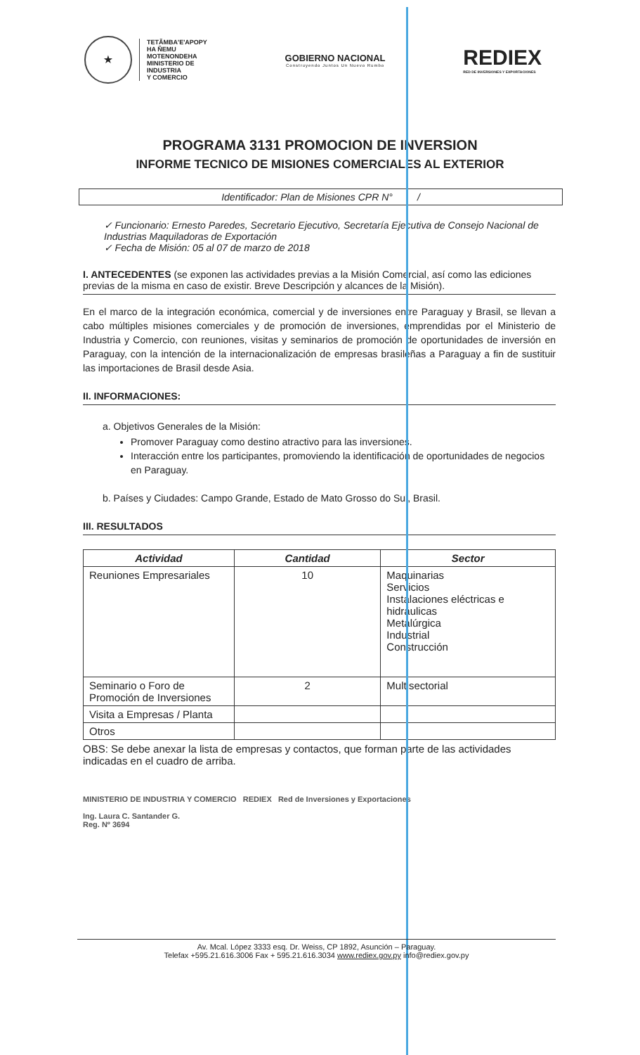★ TETÃMBA'E'APOPY
HA ÑEMU
MOTENONDEHA
MINISTERIO DE
INDUSTRIA
Y COMERCIO
GOBIERNO NACIONAL
Construyendo Juntos Un Nuevo Rumbo
REDIEX
RED DE INVERSIONES Y EXPORTACIONES
PROGRAMA 3131 PROMOCION DE INVERSION
INFORME TECNICO DE MISIONES COMERCIALES AL EXTERIOR
Identificador: Plan de Misiones CPR N° /
✓ Funcionario: Ernesto Paredes, Secretario Ejecutivo, Secretaría Ejecutiva de Consejo Nacional de Industrias Maquiladoras de Exportación
✓ Fecha de Misión: 05 al 07 de marzo de 2018
I. ANTECEDENTES (se exponen las actividades previas a la Misión Comercial, así como las ediciones previas de la misma en caso de existir. Breve Descripción y alcances de la Misión).
En el marco de la integración económica, comercial y de inversiones entre Paraguay y Brasil, se llevan a cabo múltiples misiones comerciales y de promoción de inversiones, emprendidas por el Ministerio de Industria y Comercio, con reuniones, visitas y seminarios de promoción de oportunidades de inversión en Paraguay, con la intención de la internacionalización de empresas brasileñas a Paraguay a fin de sustituir las importaciones de Brasil desde Asia.
II. INFORMACIONES:
a. Objetivos Generales de la Misión:
Promover Paraguay como destino atractivo para las inversiones.
Interacción entre los participantes, promoviendo la identificación de oportunidades de negocios en Paraguay.
b. Países y Ciudades: Campo Grande, Estado de Mato Grosso do Sul, Brasil.
III. RESULTADOS
| Actividad | Cantidad | Sector |
| --- | --- | --- |
| Reuniones Empresariales | 10 | Maquinarias Servicios Instalaciones eléctricas e hidráulicas Metalúrgica Industrial Construcción |
| Seminario o Foro de Promoción de Inversiones | 2 | Multisectorial |
| Visita a Empresas / Planta | | |
| Otros | | |
OBS: Se debe anexar la lista de empresas y contactos, que forman parte de las actividades indicadas en el cuadro de arriba.
MINISTERIO DE INDUSTRIA Y COMERCIO REDIEX Red de Inversiones y Exportaciones
Ing. Laura C. Santander G.
Reg. Nº 3694
Av. Mcal. López 3333 esq. Dr. Weiss, CP 1892, Asunción – Paraguay.
Telefax +595.21.616.3006 Fax + 595.21.616.3034 www.rediex.gov.py info@rediex.gov.py